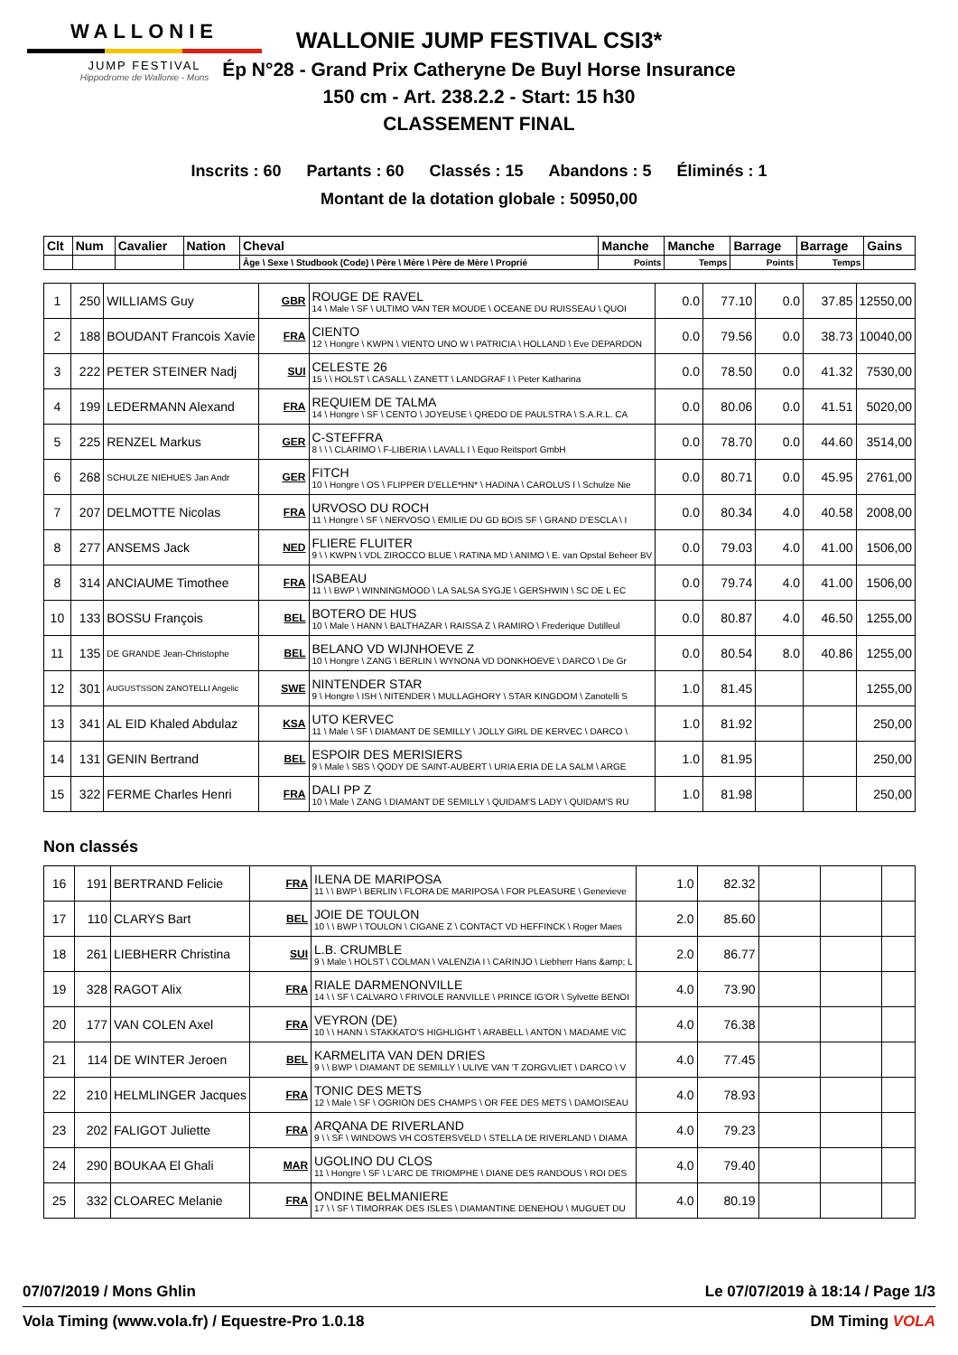WALLONIE
JUMP FESTIVAL
Hippodrome de Wallonie - Mons
WALLONIE JUMP FESTIVAL CSI3*
Ép N°28 - Grand Prix Catheryne De Buyl Horse Insurance
150 cm - Art. 238.2.2 - Start: 15 h30
CLASSEMENT FINAL
Inscrits : 60 Partants : 60 Classés : 15 Abandons : 5 Éliminés : 1
Montant de la dotation globale : 50950,00
| Clt | Num | Cavalier | Nation | Cheval | Manche | Manche | Barrage | Barrage | Gains |
| --- | --- | --- | --- | --- | --- | --- | --- | --- | --- |
| | | | | Âge \ Sexe \ Studbook (Code) \ Père \ Mère \ Père de Mère \ Proprié | Points | Temps | Points | Temps | |
| 1 | 250 | WILLIAMS Guy | GBR | ROUGE DE RAVEL 14 \ Male \ SF \ ULTIMO VAN TER MOUDE \ OCEANE DU RUISSEAU \ QUOI | 0.0 | 77.10 | 0.0 | 37.85 | 12550,00 |
| 2 | 188 | BOUDANT Francois Xavie | FRA | CIENTO 12 \ Hongre \ KWPN \ VIENTO UNO W \ PATRICIA \ HOLLAND \ Eve DEPARDON | 0.0 | 79.56 | 0.0 | 38.73 | 10040,00 |
| 3 | 222 | PETER STEINER Nadj | SUI | CELESTE 26 15 \ \ HOLST \ CASALL \ ZANETT \ LANDGRAF I \ Peter Katharina | 0.0 | 78.50 | 0.0 | 41.32 | 7530,00 |
| 4 | 199 | LEDERMANN Alexand | FRA | REQUIEM DE TALMA 14 \ Hongre \ SF \ CENTO \ JOYEUSE \ QREDO DE PAULSTRA \ S.A.R.L. CA | 0.0 | 80.06 | 0.0 | 41.51 | 5020,00 |
| 5 | 225 | RENZEL Markus | GER | C-STEFFRA 8 \ \ \ CLARIMO \ F-LIBERIA \ LAVALL I \ Equo Reitsport GmbH | 0.0 | 78.70 | 0.0 | 44.60 | 3514,00 |
| 6 | 268 | SCHULZE NIEHUES Jan Andr | GER | FITCH 10 \ Hongre \ OS \ FLIPPER D'ELLE*HN* \ HADINA \ CAROLUS I \ Schulze Nie | 0.0 | 80.71 | 0.0 | 45.95 | 2761,00 |
| 7 | 207 | DELMOTTE Nicolas | FRA | URVOSO DU ROCH 11 \ Hongre \ SF \ NERVOSO \ EMILIE DU GD BOIS SF \ GRAND D'ESCLA \ I | 0.0 | 80.34 | 4.0 | 40.58 | 2008,00 |
| 8 | 277 | ANSEMS Jack | NED | FLIERE FLUITER 9 \ \ KWPN \ VDL ZIROCCO BLUE \ RATINA MD \ ANIMO \ E. van Opstal Beheer BV | 0.0 | 79.03 | 4.0 | 41.00 | 1506,00 |
| 8 | 314 | ANCIAUME Timothee | FRA | ISABEAU 11 \ \ BWP \ WINNINGMOOD \ LA SALSA SYGJE \ GERSHWIN \ SC DE L EC | 0.0 | 79.74 | 4.0 | 41.00 | 1506,00 |
| 10 | 133 | BOSSU François | BEL | BOTERO DE HUS 10 \ Male \ HANN \ BALTHAZAR \ RAISSA Z \ RAMIRO \ Frederique Dutilleul | 0.0 | 80.87 | 4.0 | 46.50 | 1255,00 |
| 11 | 135 | DE GRANDE Jean-Christophe | BEL | BELANO VD WIJNHOEVE Z 10 \ Hongre \ ZANG \ BERLIN \ WYNONA VD DONKHOEVE \ DARCO \ De Gr | 0.0 | 80.54 | 8.0 | 40.86 | 1255,00 |
| 12 | 301 | AUGUSTSSON ZANOTELLI Angelic | SWE | NINTENDER STAR 9 \ Hongre \ ISH \ NITENDER \ MULLAGHORY \ STAR KINGDOM \ Zanotelli S | 1.0 | 81.45 | | | 1255,00 |
| 13 | 341 | AL EID Khaled Abdulaz | KSA | UTO KERVEC 11 \ Male \ SF \ DIAMANT DE SEMILLY \ JOLLY GIRL DE KERVEC \ DARCO \ | 1.0 | 81.92 | | | 250,00 |
| 14 | 131 | GENIN Bertrand | BEL | ESPOIR DES MERISIERS 9 \ Male \ SBS \ QODY DE SAINT-AUBERT \ URIA ERIA DE LA SALM \ ARGE | 1.0 | 81.95 | | | 250,00 |
| 15 | 322 | FERME Charles Henri | FRA | DALI PP Z 10 \ Male \ ZANG \ DIAMANT DE SEMILLY \ QUIDAM'S LADY \ QUIDAM'S RU | 1.0 | 81.98 | | | 250,00 |
Non classés
| 16 | 191 | BERTRAND Felicie | FRA | ILENA DE MARIPOSA 11 \ \ BWP \ BERLIN \ FLORA DE MARIPOSA \ FOR PLEASURE \ Genevieve | 1.0 | 82.32 | | | |
| 17 | 110 | CLARYS Bart | BEL | JOIE DE TOULON 10 \ \ BWP \ TOULON \ CIGANE Z \ CONTACT VD HEFFINCK \ Roger Maes | 2.0 | 85.60 | | | |
| 18 | 261 | LIEBHERR Christina | SUI | L.B. CRUMBLE 9 \ Male \ HOLST \ COLMAN \ VALENZIA I \ CARINJO \ Liebherr Hans &amp; L | 2.0 | 86.77 | | | |
| 19 | 328 | RAGOT Alix | FRA | RIALE DARMENONVILLE 14 \ \ SF \ CALVARO \ FRIVOLE RANVILLE \ PRINCE IG'OR \ Sylvette BENOI | 4.0 | 73.90 | | | |
| 20 | 177 | VAN COLEN Axel | FRA | VEYRON (DE) 10 \ \ HANN \ STAKKATO'S HIGHLIGHT \ ARABELL \ ANTON \ MADAME VIC | 4.0 | 76.38 | | | |
| 21 | 114 | DE WINTER Jeroen | BEL | KARMELITA VAN DEN DRIES 9 \ \ BWP \ DIAMANT DE SEMILLY \ ULIVE VAN 'T ZORGVLIET \ DARCO \ V | 4.0 | 77.45 | | | |
| 22 | 210 | HELMLINGER Jacques | FRA | TONIC DES METS 12 \ Male \ SF \ OGRION DES CHAMPS \ OR FEE DES METS \ DAMOISEAU | 4.0 | 78.93 | | | |
| 23 | 202 | FALIGOT Juliette | FRA | ARQANA DE RIVERLAND 9 \ \ SF \ WINDOWS VH COSTERSVELD \ STELLA DE RIVERLAND \ DIAMA | 4.0 | 79.23 | | | |
| 24 | 290 | BOUKAA El Ghali | MAR | UGOLINO DU CLOS 11 \ Hongre \ SF \ L'ARC DE TRIOMPHE \ DIANE DES RANDOUS \ ROI DES | 4.0 | 79.40 | | | |
| 25 | 332 | CLOAREC Melanie | FRA | ONDINE BELMANIERE 17 \ \ SF \ TIMORRAK DES ISLES \ DIAMANTINE DENEHOU \ MUGUET DU | 4.0 | 80.19 | | | |
07/07/2019 / Mons Ghlin Le 07/07/2019 à 18:14 / Page 1/3
Vola Timing (www.vola.fr) / Equestre-Pro 1.0.18 DM Timing VOLA